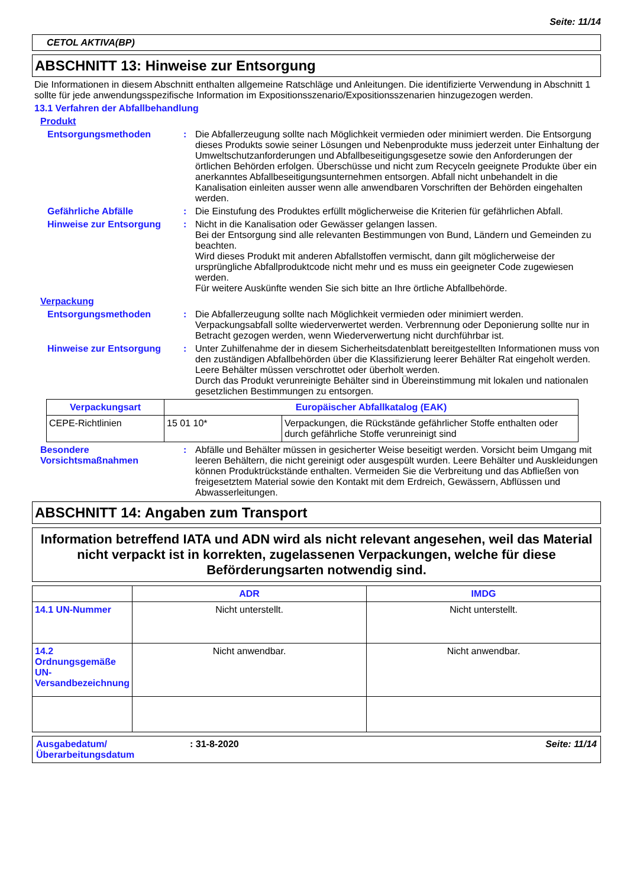Seite: 11/14
CETOL AKTIVA(BP)
ABSCHNITT 13: Hinweise zur Entsorgung
Die Informationen in diesem Abschnitt enthalten allgemeine Ratschläge und Anleitungen. Die identifizierte Verwendung in Abschnitt 1 sollte für jede anwendungsspezifische Information im Expositionsszenario/Expositionsszenarien hinzugezogen werden.
13.1 Verfahren der Abfallbehandlung
Produkt
Entsorgungsmethoden : Die Abfallerzeugung sollte nach Möglichkeit vermieden oder minimiert werden. Die Entsorgung dieses Produkts sowie seiner Lösungen und Nebenprodukte muss jederzeit unter Einhaltung der Umweltschutzanforderungen und Abfallbeseitigungsgesetze sowie den Anforderungen der örtlichen Behörden erfolgen. Überschüsse und nicht zum Recyceln geeignete Produkte über ein anerkanntes Abfallbeseitigungsunternehmen entsorgen. Abfall nicht unbehandelt in die Kanalisation einleiten ausser wenn alle anwendbaren Vorschriften der Behörden eingehalten werden.
Gefährliche Abfälle : Die Einstufung des Produktes erfüllt möglicherweise die Kriterien für gefährlichen Abfall.
Hinweise zur Entsorgung : Nicht in die Kanalisation oder Gewässer gelangen lassen.
Bei der Entsorgung sind alle relevanten Bestimmungen von Bund, Ländern und Gemeinden zu beachten.
Wird dieses Produkt mit anderen Abfallstoffen vermischt, dann gilt möglicherweise der ursprüngliche Abfallproduktcode nicht mehr und es muss ein geeigneter Code zugewiesen werden.
Für weitere Auskünfte wenden Sie sich bitte an Ihre örtliche Abfallbehörde.
Verpackung
Entsorgungsmethoden : Die Abfallerzeugung sollte nach Möglichkeit vermieden oder minimiert werden. Verpackungsabfall sollte wiederverwertet werden. Verbrennung oder Deponierung sollte nur in Betracht gezogen werden, wenn Wiederverwertung nicht durchführbar ist.
Hinweise zur Entsorgung : Unter Zuhilfenahme der in diesem Sicherheitsdatenblatt bereitgestellten Informationen muss von den zuständigen Abfallbehörden über die Klassifizierung leerer Behälter Rat eingeholt werden.
Leere Behälter müssen verschrottet oder überholt werden.
Durch das Produkt verunreinigte Behälter sind in Übereinstimmung mit lokalen und nationalen gesetzlichen Bestimmungen zu entsorgen.
| Verpackungsart | Europäischer Abfallkatalog (EAK) | |
| --- | --- | --- |
| CEPE-Richtlinien | 15 01 10* | Verpackungen, die Rückstände gefährlicher Stoffe enthalten oder durch gefährliche Stoffe verunreinigt sind |
Besondere Vorsichtsmaßnahmen
: Abfälle und Behälter müssen in gesicherter Weise beseitigt werden. Vorsicht beim Umgang mit leeren Behältern, die nicht gereinigt oder ausgespült wurden. Leere Behälter und Auskleidungen können Produktrückstände enthalten. Vermeiden Sie die Verbreitung und das Abfließen von freigesetztem Material sowie den Kontakt mit dem Erdreich, Gewässern, Abflüssen und Abwasserleitungen.
ABSCHNITT 14: Angaben zum Transport
Information betreffend IATA und ADN wird als nicht relevant angesehen, weil das Material nicht verpackt ist in korrekten, zugelassenen Verpackungen, welche für diese Beförderungsarten notwendig sind.
| | ADR | IMDG |
| --- | --- | --- |
| 14.1 UN-Nummer | Nicht unterstellt. | Nicht unterstellt. |
| 14.2 Ordnungsgemäße UN-Versandbezeichnung | Nicht anwendbar. | Nicht anwendbar. |
Ausgabedatum/ Überarbeitungsdatum
: 31-8-2020 Seite: 11/14